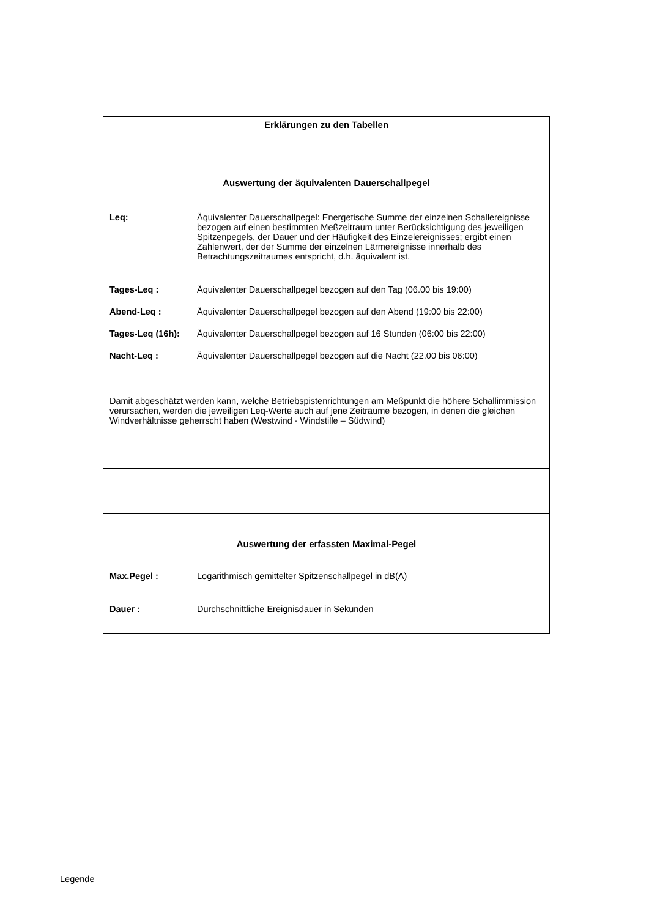Erklärungen zu den Tabellen
Auswertung der äquivalenten Dauerschallpegel
Leq: Äquivalenter Dauerschallpegel: Energetische Summe der einzelnen Schallereignisse bezogen auf einen bestimmten Meßzeitraum unter Berücksichtigung des jeweiligen Spitzenpegels, der Dauer und der Häufigkeit des Einzelereignisses; ergibt einen Zahlenwert, der der Summe der einzelnen Lärmereignisse innerhalb des Betrachtungszeitraumes entspricht, d.h. äquivalent ist.
Tages-Leq : Äquivalenter Dauerschallpegel bezogen auf den Tag (06.00 bis 19:00)
Abend-Leq : Äquivalenter Dauerschallpegel bezogen auf den Abend (19:00 bis 22:00)
Tages-Leq (16h): Äquivalenter Dauerschallpegel bezogen auf 16 Stunden (06:00 bis 22:00)
Nacht-Leq : Äquivalenter Dauerschallpegel bezogen auf die Nacht (22.00 bis 06:00)
Damit abgeschätzt werden kann, welche Betriebspistenrichtungen am Meßpunkt die höhere Schallimmission verursachen, werden die jeweiligen Leq-Werte auch auf jene Zeiträume bezogen, in denen die gleichen Windverhältnisse geherrscht haben (Westwind - Windstille – Südwind)
Auswertung der erfassten Maximal-Pegel
Max.Pegel : Logarithmisch gemittelter Spitzenschallpegel in dB(A)
Dauer : Durchschnittliche Ereignisdauer in Sekunden
Legende